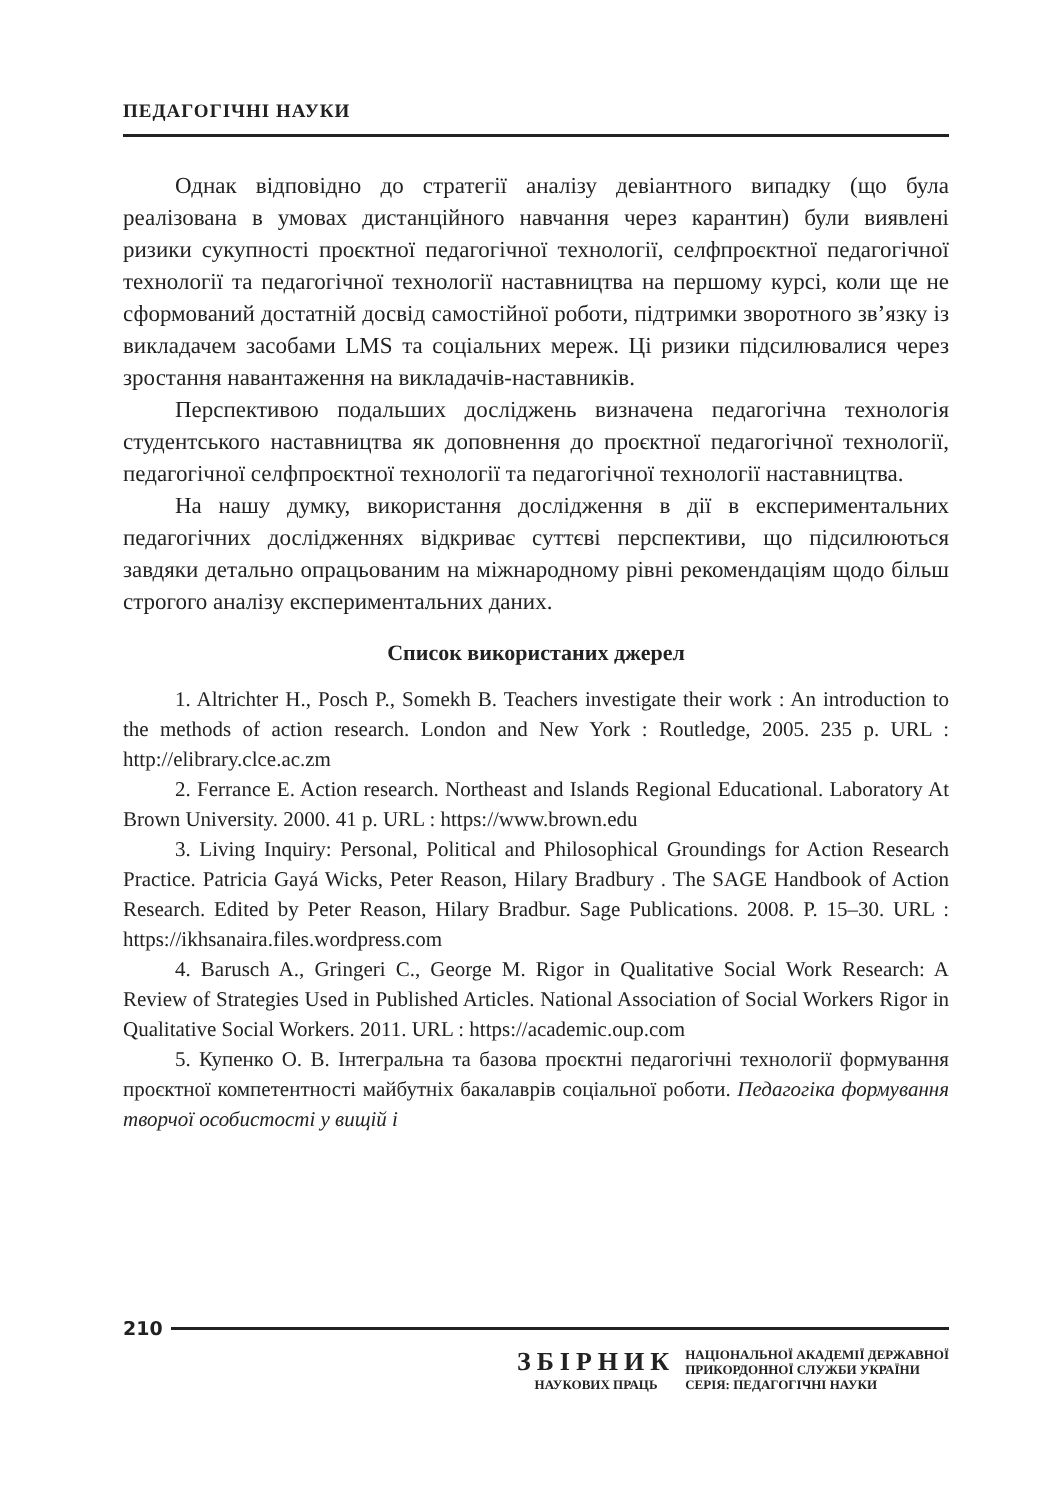ПЕДАГОГІЧНІ НАУКИ
Однак відповідно до стратегії аналізу девіантного випадку (що була реалізована в умовах дистанційного навчання через карантин) були виявлені ризики сукупності проєктної педагогічної технології, селфпроєктної педагогічної технології та педагогічної технології наставництва на першому курсі, коли ще не сформований достатній досвід самостійної роботи, підтримки зворотного зв’язку із викладачем засобами LMS та соціальних мереж. Ці ризики підсилювалися через зростання навантаження на викладачів-наставників.
Перспективою подальших досліджень визначена педагогічна технологія студентського наставництва як доповнення до проєктної педагогічної технології, педагогічної селфпроєктної технології та педагогічної технології наставництва.
На нашу думку, використання дослідження в дії в експериментальних педагогічних дослідженнях відкриває суттєві перспективи, що підсилюються завдяки детально опрацьованим на міжнародному рівні рекомендаціям щодо більш строгого аналізу експериментальних даних.
Список використаних джерел
1. Altrichter H., Posch P., Somekh B. Teachers investigate their work : An introduction to the methods of action research. London and New York : Routledge, 2005. 235 p. URL : http://elibrary.clce.ac.zm
2. Ferrance E. Action research. Northeast and Islands Regional Educational. Laboratory At Brown University. 2000. 41 p. URL : https://www.brown.edu
3. Living Inquiry: Personal, Political and Philosophical Groundings for Action Research Practice. Patricia Gayá Wicks, Peter Reason, Hilary Bradbury . The SAGE Handbook of Action Research. Edited by Peter Reason, Hilary Bradbur. Sage Publications. 2008. P. 15–30. URL : https://ikhsanaira.files.wordpress.com
4. Barusch A., Gringeri C., George M. Rigor in Qualitative Social Work Research: A Review of Strategies Used in Published Articles. National Association of Social Workers Rigor in Qualitative Social Workers. 2011. URL : https://academic.oup.com
5. Купенко О. В. Інтегральна та базова проєктні педагогічні технології формування проєктної компетентності майбутніх бакалаврів соціальної роботи. Педагогіка формування творчої особистості у вищій і
210
ЗБІРНИК
НАУКОВИХ ПРАЦЬ
НАЦІОНАЛЬНОЇ АКАДЕМІЇ ДЕРЖАВНОЇ
ПРИКОРДОННОЇ СЛУЖБИ УКРАЇНИ
СЕРІЯ: ПЕДАГОГІЧНІ НАУКИ